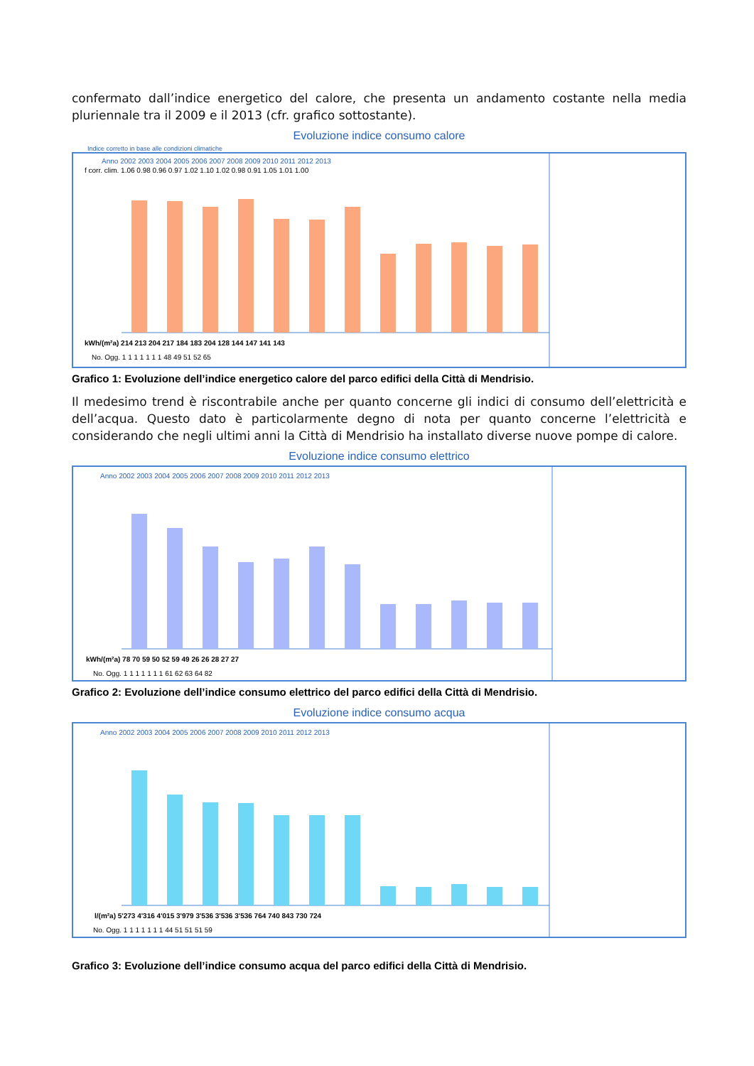confermato dall’indice energetico del calore, che presenta un andamento costante nella media pluriennale tra il 2009 e il 2013 (cfr. grafico sottostante).
Evoluzione indice consumo calore
Indice corretto in base alle condizioni climatiche
Anno 2002 2003 2004 2005 2006 2007 2008 2009 2010 2011 2012 2013
f corr. clim. 1.06 0.98 0.96 0.97 1.02 1.10 1.02 0.98 0.91 1.05 1.01 1.00
kWh/(m²a) 214 213 204 217 184 183 204 128 144 147 141 143
No. Ogg. 1 1 1 1 1 1 1 48 49 51 52 65
Grafico 1: Evoluzione dell’indice energetico calore del parco edifici della Città di Mendrisio.
Il medesimo trend è riscontrabile anche per quanto concerne gli indici di consumo dell’elettricità e dell’acqua. Questo dato è particolarmente degno di nota per quanto concerne l’elettricità e considerando che negli ultimi anni la Città di Mendrisio ha installato diverse nuove pompe di calore.
Evoluzione indice consumo elettrico
Anno 2002 2003 2004 2005 2006 2007 2008 2009 2010 2011 2012 2013
kWh/(m²a) 78 70 59 50 52 59 49 26 26 28 27 27
No. Ogg. 1 1 1 1 1 1 1 61 62 63 64 82
Grafico 2: Evoluzione dell’indice consumo elettrico del parco edifici della Città di Mendrisio.
Evoluzione indice consumo acqua
Anno 2002 2003 2004 2005 2006 2007 2008 2009 2010 2011 2012 2013
l/(m²a) 5'273 4'316 4'015 3'979 3'536 3'536 3'536 764 740 843 730 724
No. Ogg. 1 1 1 1 1 1 1 44 51 51 51 59
Grafico 3: Evoluzione dell’indice consumo acqua del parco edifici della Città di Mendrisio.